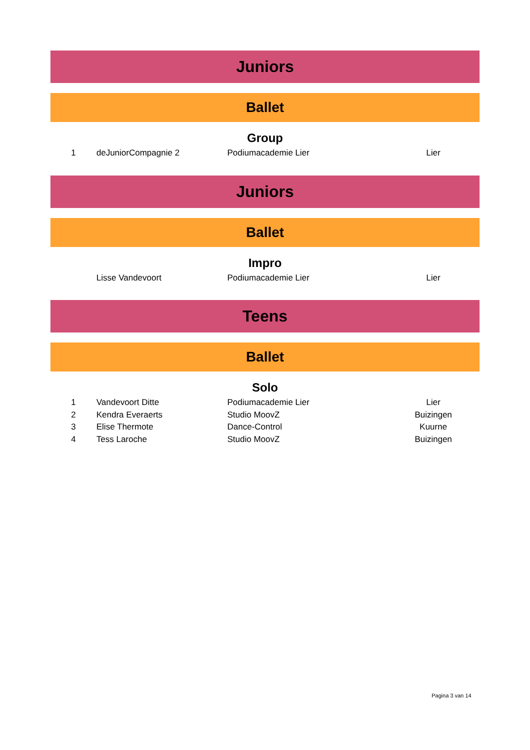Juniors
Ballet
Group
| 1 | deJuniorCompagnie 2 | Podiumacademie Lier | Lier |
Juniors
Ballet
Impro
| | Lisse Vandevoort | Podiumacademie Lier | Lier |
Teens
Ballet
Solo
| 1 | Vandevoort Ditte | Podiumacademie Lier | Lier |
| 2 | Kendra Everaerts | Studio MoovZ | Buizingen |
| 3 | Elise Thermote | Dance-Control | Kuurne |
| 4 | Tess Laroche | Studio MoovZ | Buizingen |
Pagina 3 van 14